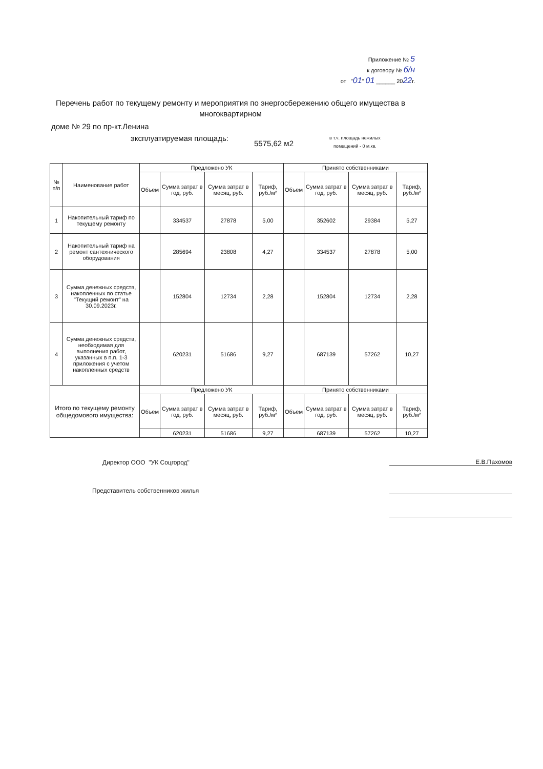Приложение № 5
к договору № б/н
от "01" 01 ______ 2022г.
Перечень работ по текущему ремонту и мероприятия по энергосбережению общего имущества в многоквартирном
доме № 29 по пр-кт.Ленина
эксплуатируемая площадь: 5575,62 м2 в т.ч. площадь нежилых
помещений - 0 м.кв.
| № п/п | Наименование работ | Предложено УК | | | | Принято собственниками | | | |
| --- | --- | --- | --- | --- | --- | --- | --- | --- | --- |
| | | Объем | Сумма затрат в год, руб. | Сумма затрат в месяц, руб. | Тариф, руб./м² | Объем | Сумма затрат в год, руб. | Сумма затрат в месяц, руб. | Тариф, руб./м² |
| 1 | Накопительный тариф по текущему ремонту | | 334537 | 27878 | 5,00 | | 352602 | 29384 | 5,27 |
| 2 | Накопительный тариф на ремонт сантехнического оборудования | | 285694 | 23808 | 4,27 | | 334537 | 27878 | 5,00 |
| 3 | Сумма денежных средств, накопленных по статье "Текущий ремонт" на 30.09.2023г. | | 152804 | 12734 | 2,28 | | 152804 | 12734 | 2,28 |
| 4 | Сумма денежных средств, необходимая для выполнения работ, указанных в п.п. 1-3 приложения с учетом накопленных средств | | 620231 | 51686 | 9,27 | | 687139 | 57262 | 10,27 |
| Итого по текущему ремонту общедомового имущества: | | Предложено УК | | | | Принято собственниками | | | |
| | | Объем | Сумма затрат в год, руб. | Сумма затрат в месяц, руб. | Тариф, руб./м² | Объем | Сумма затрат в год, руб. | Сумма затрат в месяц, руб. | Тариф, руб./м² |
| | | | 620231 | 51686 | 9,27 | | 687139 | 57262 | 10,27 |
Директор ООО "УК Соцгород" Е.В.Пахомов
Представитель собственников жилья